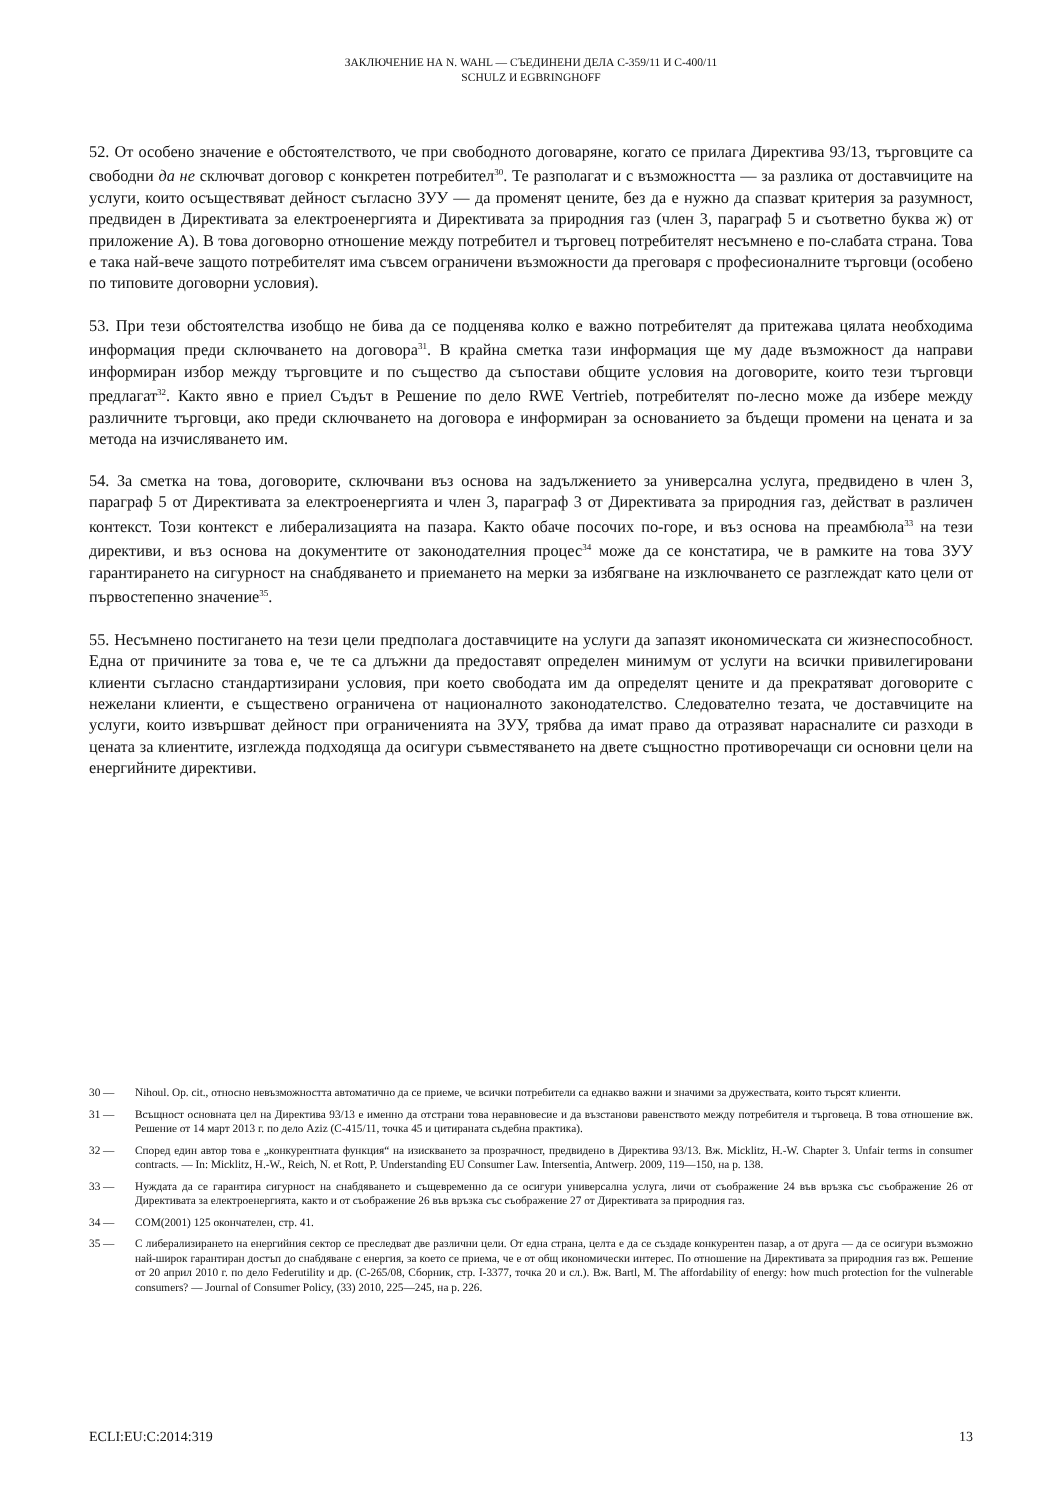ЗАКЛЮЧЕНИЕ НА N. WAHL — СЪЕДИНЕНИ ДЕЛА C-359/11 И C-400/11
SCHULZ И EGBRINGHOFF
52. От особено значение е обстоятелството, че при свободното договаряне, когато се прилага Директива 93/13, търговците са свободни да не сключват договор с конкретен потребител<sup>30</sup>. Те разполагат и с възможността — за разлика от доставчиците на услуги, които осъществяват дейност съгласно ЗУУ — да променят цените, без да е нужно да спазват критерия за разумност, предвиден в Директивата за електроенергията и Директивата за природния газ (член 3, параграф 5 и съответно буква ж) от приложение А). В това договорно отношение между потребител и търговец потребителят несъмнено е по-слабата страна. Това е така най-вече защото потребителят има съвсем ограничени възможности да преговаря с професионалните търговци (особено по типовите договорни условия).
53. При тези обстоятелства изобщо не бива да се подценява колко е важно потребителят да притежава цялата необходима информация преди сключването на договора<sup>31</sup>. В крайна сметка тази информация ще му даде възможност да направи информиран избор между търговците и по същество да съпостави общите условия на договорите, които тези търговци предлагат<sup>32</sup>. Както явно е приел Съдът в Решение по дело RWE Vertrieb, потребителят по-лесно може да избере между различните търговци, ако преди сключването на договора е информиран за основанието за бъдещи промени на цената и за метода на изчисляването им.
54. За сметка на това, договорите, сключвани въз основа на задължението за универсална услуга, предвидено в член 3, параграф 5 от Директивата за електроенергията и член 3, параграф 3 от Директивата за природния газ, действат в различен контекст. Този контекст е либерализацията на пазара. Както обаче посочих по-горе, и въз основа на преамбюла<sup>33</sup> на тези директиви, и въз основа на документите от законодателния процес<sup>34</sup> може да се констатира, че в рамките на това ЗУУ гарантирането на сигурност на снабдяването и приемането на мерки за избягване на изключването се разглеждат като цели от първостепенно значение<sup>35</sup>.
55. Несъмнено постигането на тези цели предполага доставчиците на услуги да запазят икономическата си жизнеспособност. Една от причините за това е, че те са длъжни да предоставят определен минимум от услуги на всички привилегировани клиенти съгласно стандартизирани условия, при което свободата им да определят цените и да прекратяват договорите с нежелани клиенти, е съществено ограничена от националното законодателство. Следователно тезата, че доставчиците на услуги, които извършват дейност при ограниченията на ЗУУ, трябва да имат право да отразяват нарасналите си разходи в цената за клиентите, изглежда подходяща да осигури съвместяването на двете същностно противоречащи си основни цели на енергийните директиви.
30 — Nihoul. Op. cit., относно невъзможността автоматично да се приеме, че всички потребители са еднакво важни и значими за дружествата, които търсят клиенти.
31 — Всъщност основната цел на Директива 93/13 е именно да отстрани това неравновесие и да възстанови равенството между потребителя и търговеца. В това отношение вж. Решение от 14 март 2013 г. по дело Aziz (C-415/11, точка 45 и цитираната съдебна практика).
32 — Според един автор това е „конкурентната функция“ на изискването за прозрачност, предвидено в Директива 93/13. Вж. Micklitz, H.-W. Chapter 3. Unfair terms in consumer contracts. — In: Micklitz, H.-W., Reich, N. et Rott, P. Understanding EU Consumer Law. Intersentia, Antwerp. 2009, 119—150, на p. 138.
33 — Нуждата да се гарантира сигурност на снабдяването и същевременно да се осигури универсална услуга, личи от съображение 24 във връзка със съображение 26 от Директивата за електроенергията, както и от съображение 26 във връзка със съображение 27 от Директивата за природния газ.
34 — COM(2001) 125 окончателен, стр. 41.
35 — С либерализирането на енергийния сектор се преследват две различни цели. От една страна, целта е да се създаде конкурентен пазар, а от друга — да се осигури възможно най-широк гарантиран достъп до снабдяване с енергия, за което се приема, че е от общ икономически интерес. По отношение на Директивата за природния газ вж. Решение от 20 април 2010 г. по дело Federutility и др. (C-265/08, Сборник, стр. I-3377, точка 20 и сл.). Вж. Bartl, M. The affordability of energy: how much protection for the vulnerable consumers? — Journal of Consumer Policy, (33) 2010, 225—245, на p. 226.
ECLI:EU:C:2014:319 13